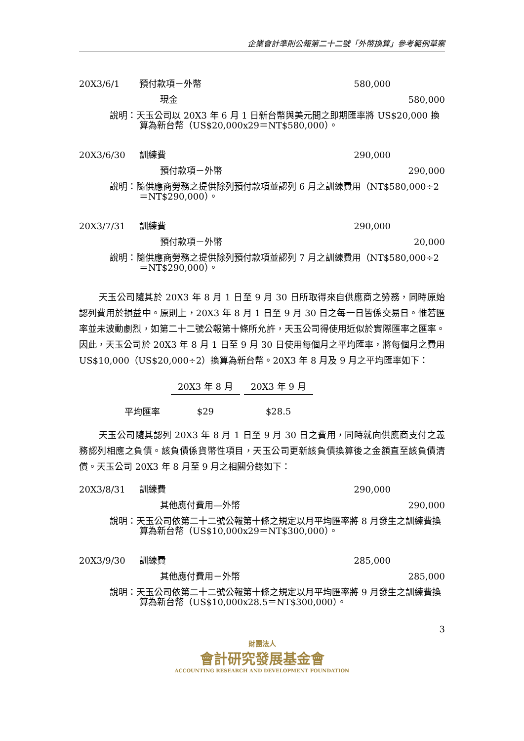企業會計準則公報第二十二號「外幣換算」參考範例草案
| 20X3/6/1 | 預付款項－外幣 | 580,000 | |
| | 現金 | | 580,000 |
| | 說明：天玉公司以 20X3 年 6 月 1 日新台幣與美元間之即期匯率將 US$20,000 換算為新台幣（US$20,000x29＝NT$580,000）。 | | |
| 20X3/6/30 | 訓練費 | 290,000 | |
| | 預付款項－外幣 | | 290,000 |
| | 說明：隨供應商勞務之提供除列預付款項並認列 6 月之訓練費用（NT$580,000÷2＝NT$290,000）。 | | |
| 20X3/7/31 | 訓練費 | 290,000 | |
| | 預付款項－外幣 | | 20,000 |
| | 說明：隨供應商勞務之提供除列預付款項並認列 7 月之訓練費用（NT$580,000÷2＝NT$290,000）。 | | |
天玉公司隨其於 20X3 年 8 月 1 日至 9 月 30 日所取得來自供應商之勞務，同時原始認列費用於損益中。原則上，20X3 年 8 月 1 日至 9 月 30 日之每一日皆係交易日。惟若匯率並未波動劇烈，如第二十二號公報第十條所允許，天玉公司得使用近似於實際匯率之匯率。因此，天玉公司於 20X3 年 8 月 1 日至 9 月 30 日使用每個月之平均匯率，將每個月之費用 US$10,000（US$20,000÷2）換算為新台幣。20X3 年 8 月及 9 月之平均匯率如下：
| | 20X3 年 8 月 | 20X3 年 9 月 |
| --- | --- | --- |
| 平均匯率 | $29 | $28.5 |
天玉公司隨其認列 20X3 年 8 月 1 日至 9 月 30 日之費用，同時就向供應商支付之義務認列相應之負債。該負債係貨幣性項目，天玉公司更新該負債換算後之金額直至該負債清償。天玉公司 20X3 年 8 月至 9 月之相關分錄如下：
| 20X3/8/31 | 訓練費 | 290,000 | |
| | 其他應付費用—外幣 | | 290,000 |
| | 說明：天玉公司依第二十二號公報第十條之規定以月平均匯率將 8 月發生之訓練費換算為新台幣（US$10,000x29＝NT$300,000）。 | | |
| 20X3/9/30 | 訓練費 | 285,000 | |
| | 其他應付費用－外幣 | | 285,000 |
| | 說明：天玉公司依第二十二號公報第十條之規定以月平均匯率將 9 月發生之訓練費換算為新台幣（US$10,000x28.5＝NT$300,000）。 | | |
3
財團法人
會計研究發展基金會
ACCOUNTING RESEARCH AND DEVELOPMENT FOUNDATION